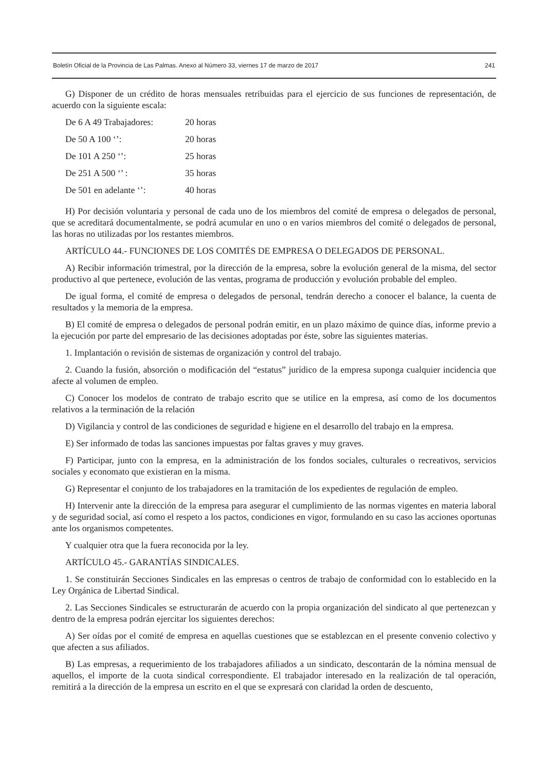Boletín Oficial de la Provincia de Las Palmas. Anexo al Número 33, viernes 17 de marzo de 2017 241
G) Disponer de un crédito de horas mensuales retribuidas para el ejercicio de sus funciones de representación, de acuerdo con la siguiente escala:
| De 6 A 49 Trabajadores: | 20 horas |
| De 50 A 100 ‘’: | 20 horas |
| De 101 A 250 ‘’: | 25 horas |
| De 251 A 500 ‘’ : | 35 horas |
| De 501 en adelante ‘’: | 40 horas |
H) Por decisión voluntaria y personal de cada uno de los miembros del comité de empresa o delegados de personal, que se acreditará documentalmente, se podrá acumular en uno o en varios miembros del comité o delegados de personal, las horas no utilizadas por los restantes miembros.
ARTÍCULO 44.- FUNCIONES DE LOS COMITÉS DE EMPRESA O DELEGADOS DE PERSONAL.
A) Recibir información trimestral, por la dirección de la empresa, sobre la evolución general de la misma, del sector productivo al que pertenece, evolución de las ventas, programa de producción y evolución probable del empleo.
De igual forma, el comité de empresa o delegados de personal, tendrán derecho a conocer el balance, la cuenta de resultados y la memoria de la empresa.
B) El comité de empresa o delegados de personal podrán emitir, en un plazo máximo de quince días, informe previo a la ejecución por parte del empresario de las decisiones adoptadas por éste, sobre las siguientes materias.
1. Implantación o revisión de sistemas de organización y control del trabajo.
2. Cuando la fusión, absorción o modificación del “estatus” jurídico de la empresa suponga cualquier incidencia que afecte al volumen de empleo.
C) Conocer los modelos de contrato de trabajo escrito que se utilice en la empresa, así como de los documentos relativos a la terminación de la relación
D) Vigilancia y control de las condiciones de seguridad e higiene en el desarrollo del trabajo en la empresa.
E) Ser informado de todas las sanciones impuestas por faltas graves y muy graves.
F) Participar, junto con la empresa, en la administración de los fondos sociales, culturales o recreativos, servicios sociales y economato que existieran en la misma.
G) Representar el conjunto de los trabajadores en la tramitación de los expedientes de regulación de empleo.
H) Intervenir ante la dirección de la empresa para asegurar el cumplimiento de las normas vigentes en materia laboral y de seguridad social, así como el respeto a los pactos, condiciones en vigor, formulando en su caso las acciones oportunas ante los organismos competentes.
Y cualquier otra que la fuera reconocida por la ley.
ARTÍCULO 45.- GARANTÍAS SINDICALES.
1. Se constituirán Secciones Sindicales en las empresas o centros de trabajo de conformidad con lo establecido en la Ley Orgánica de Libertad Sindical.
2. Las Secciones Sindicales se estructurarán de acuerdo con la propia organización del sindicato al que pertenezcan y dentro de la empresa podrán ejercitar los siguientes derechos:
A) Ser oídas por el comité de empresa en aquellas cuestiones que se establezcan en el presente convenio colectivo y que afecten a sus afiliados.
B) Las empresas, a requerimiento de los trabajadores afiliados a un sindicato, descontarán de la nómina mensual de aquellos, el importe de la cuota sindical correspondiente. El trabajador interesado en la realización de tal operación, remitirá a la dirección de la empresa un escrito en el que se expresará con claridad la orden de descuento,